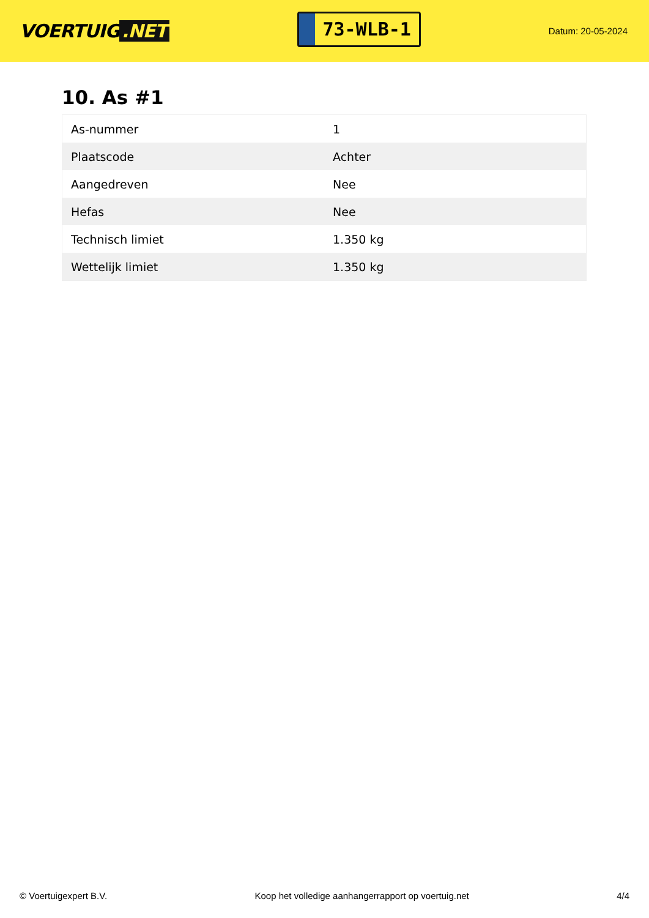VOERTUIG.NET
73-WLB-1
Datum: 20-05-2024
10. As #1
| As-nummer | 1 |
| Plaatscode | Achter |
| Aangedreven | Nee |
| Hefas | Nee |
| Technisch limiet | 1.350 kg |
| Wettelijk limiet | 1.350 kg |
© Voertuigexpert B.V. Koop het volledige aanhangerrapport op voertuig.net 4/4